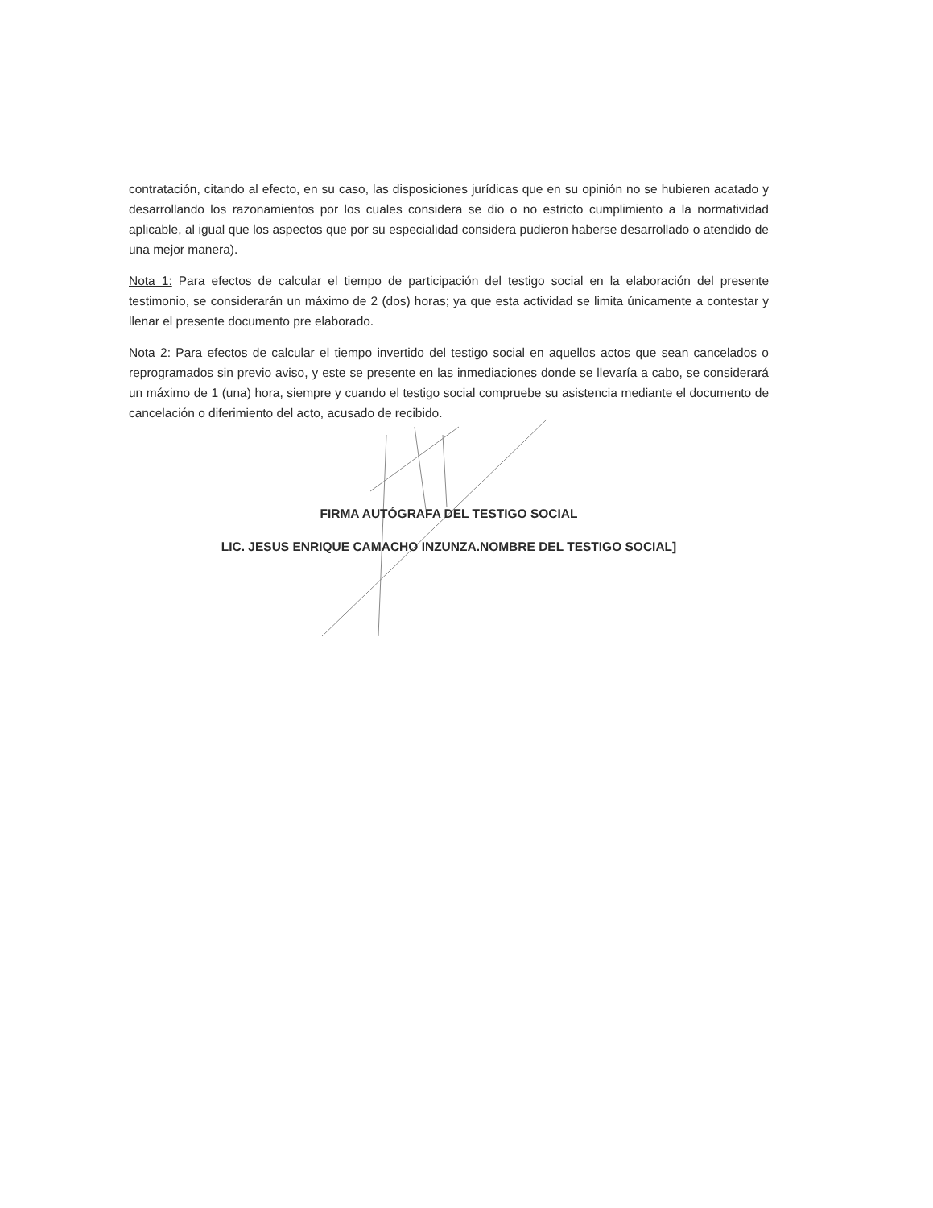contratación, citando al efecto, en su caso, las disposiciones jurídicas que en su opinión no se hubieren acatado y desarrollando los razonamientos por los cuales considera se dio o no estricto cumplimiento a la normatividad aplicable, al igual que los aspectos que por su especialidad considera pudieron haberse desarrollado o atendido de una mejor manera).
Nota 1: Para efectos de calcular el tiempo de participación del testigo social en la elaboración del presente testimonio, se considerarán un máximo de 2 (dos) horas; ya que esta actividad se limita únicamente a contestar y llenar el presente documento pre elaborado.
Nota 2: Para efectos de calcular el tiempo invertido del testigo social en aquellos actos que sean cancelados o reprogramados sin previo aviso, y este se presente en las inmediaciones donde se llevaría a cabo, se considerará un máximo de 1 (una) hora, siempre y cuando el testigo social compruebe su asistencia mediante el documento de cancelación o diferimiento del acto, acusado de recibido.
FIRMA AUTÓGRAFA DEL TESTIGO SOCIAL
LIC. JESUS ENRIQUE CAMACHO INZUNZA.NOMBRE DEL TESTIGO SOCIAL]